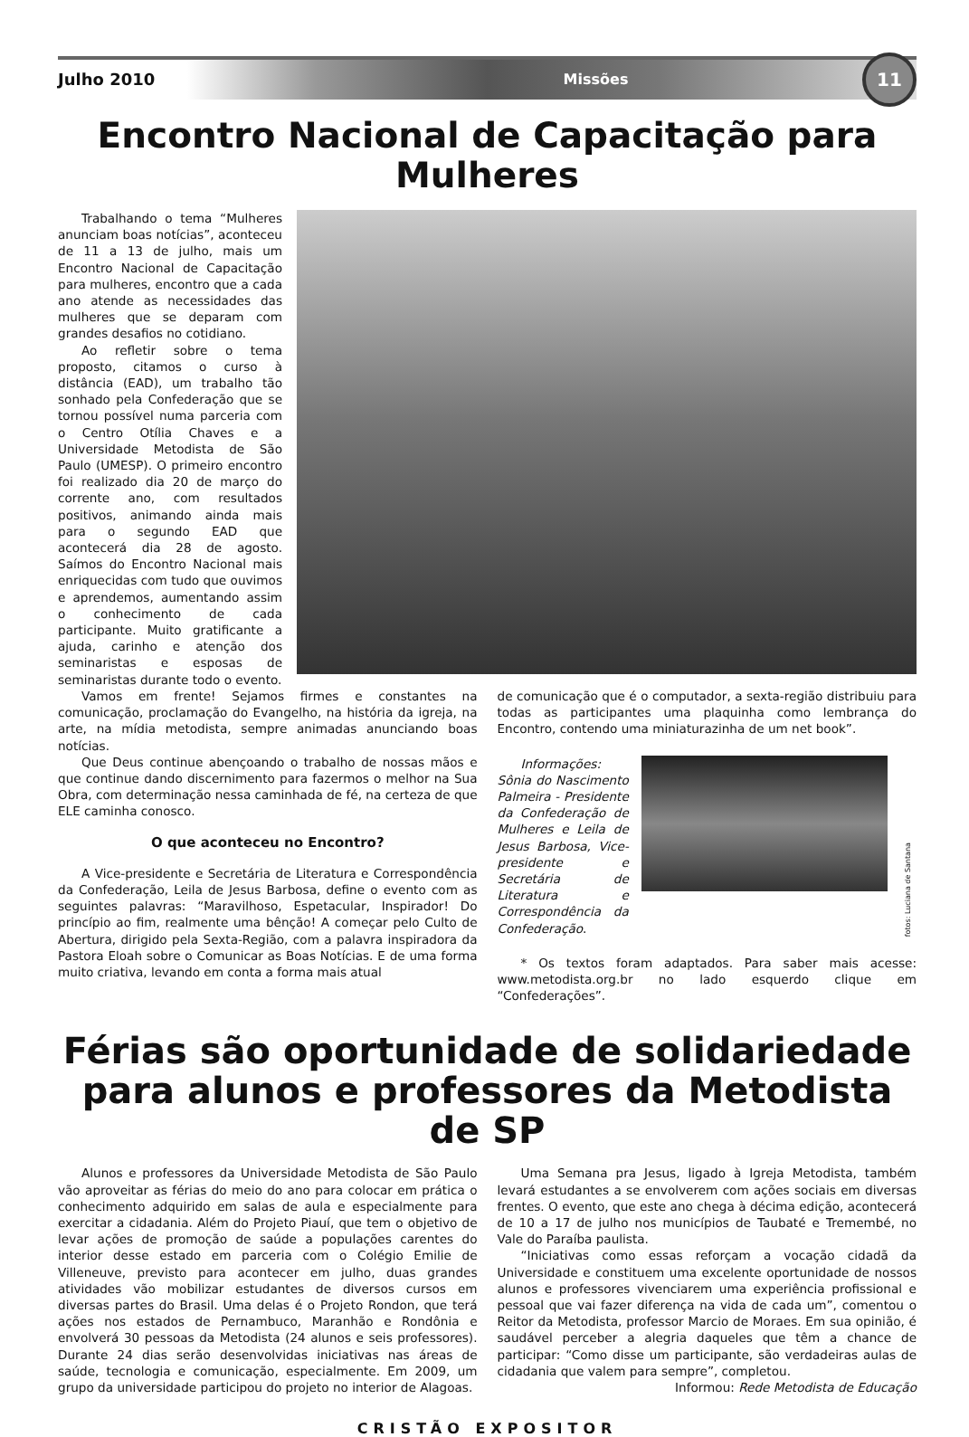Julho 2010 Missões
11
Encontro Nacional de Capacitação para Mulheres
Trabalhando o tema “Mulheres anunciam boas notícias”, aconteceu de 11 a 13 de julho, mais um Encontro Nacional de Capacitação para mulheres, encontro que a cada ano atende as necessidades das mulheres que se deparam com grandes desafios no cotidiano.
Ao refletir sobre o tema proposto, citamos o curso à distância (EAD), um trabalho tão sonhado pela Confederação que se tornou possível numa parceria com o Centro Otília Chaves e a Universidade Metodista de São Paulo (UMESP). O primeiro encontro foi realizado dia 20 de março do corrente ano, com resultados positivos, animando ainda mais para o segundo EAD que acontecerá dia 28 de agosto. Saímos do Encontro Nacional mais enriquecidas com tudo que ouvimos e aprendemos, aumentando assim o conhecimento de cada participante. Muito gratificante a ajuda, carinho e atenção dos seminaristas e esposas de seminaristas durante todo o evento.
Vamos em frente! Sejamos firmes e constantes na comunicação, proclamação do Evangelho, na história da igreja, na arte, na mídia metodista, sempre animadas anunciando boas notícias.
Que Deus continue abençoando o trabalho de nossas mãos e que continue dando discernimento para fazermos o melhor na Sua Obra, com determinação nessa caminhada de fé, na certeza de que ELE caminha conosco.
O que aconteceu no Encontro?
A Vice-presidente e Secretária de Literatura e Correspondência da Confederação, Leila de Jesus Barbosa, define o evento com as seguintes palavras: “Maravilhoso, Espetacular, Inspirador! Do princípio ao fim, realmente uma bênção! A começar pelo Culto de Abertura, dirigido pela Sexta-Região, com a palavra inspiradora da Pastora Eloah sobre o Comunicar as Boas Notícias. E de uma forma muito criativa, levando em conta a forma mais atual
de comunicação que é o computador, a sexta-região distribuiu para todas as participantes uma plaquinha como lembrança do Encontro, contendo uma miniaturazinha de um net book”.
Informações: Sônia do Nascimento Palmeira - Presidente da Confederação de Mulheres e Leila de Jesus Barbosa, Vice-presidente e Secretária de Literatura e Correspondência da Confederação.
fotos: Luciana de Santana
* Os textos foram adaptados. Para saber mais acesse: www.metodista.org.br no lado esquerdo clique em “Confederações”.
Férias são oportunidade de solidariedade para alunos e professores da Metodista de SP
Alunos e professores da Universidade Metodista de São Paulo vão aproveitar as férias do meio do ano para colocar em prática o conhecimento adquirido em salas de aula e especialmente para exercitar a cidadania. Além do Projeto Piauí, que tem o objetivo de levar ações de promoção de saúde a populações carentes do interior desse estado em parceria com o Colégio Emilie de Villeneuve, previsto para acontecer em julho, duas grandes atividades vão mobilizar estudantes de diversos cursos em diversas partes do Brasil. Uma delas é o Projeto Rondon, que terá ações nos estados de Pernambuco, Maranhão e Rondônia e envolverá 30 pessoas da Metodista (24 alunos e seis professores). Durante 24 dias serão desenvolvidas iniciativas nas áreas de saúde, tecnologia e comunicação, especialmente. Em 2009, um grupo da universidade participou do projeto no interior de Alagoas.
Uma Semana pra Jesus, ligado à Igreja Metodista, também levará estudantes a se envolverem com ações sociais em diversas frentes. O evento, que este ano chega à décima edição, acontecerá de 10 a 17 de julho nos municípios de Taubaté e Tremembé, no Vale do Paraíba paulista.
“Iniciativas como essas reforçam a vocação cidadã da Universidade e constituem uma excelente oportunidade de nossos alunos e professores vivenciarem uma experiência profissional e pessoal que vai fazer diferença na vida de cada um”, comentou o Reitor da Metodista, professor Marcio de Moraes. Em sua opinião, é saudável perceber a alegria daqueles que têm a chance de participar: “Como disse um participante, são verdadeiras aulas de cidadania que valem para sempre”, completou.
Informou: Rede Metodista de Educação
CRISTÃO EXPOSITOR